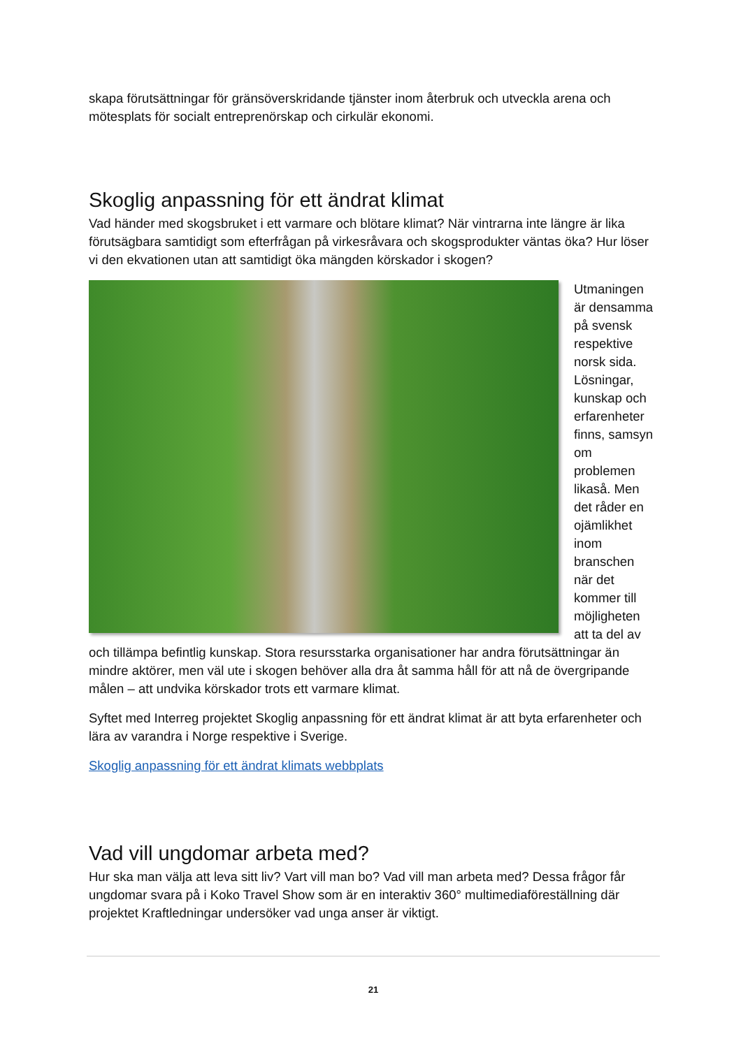skapa förutsättningar för gränsöverskridande tjänster inom återbruk och utveckla arena och mötesplats för socialt entreprenörskap och cirkulär ekonomi.
Skoglig anpassning för ett ändrat klimat
Vad händer med skogsbruket i ett varmare och blötare klimat? När vintrarna inte längre är lika förutsägbara samtidigt som efterfrågan på virkesråvara och skogsprodukter väntas öka? Hur löser vi den ekvationen utan att samtidigt öka mängden körskador i skogen?
Utmaningen är densamma på svensk respektive norsk sida. Lösningar, kunskap och erfarenheter finns, samsyn om problemen likaså. Men det råder en ojämlikhet inom branschen när det kommer till möjligheten att ta del av och tillämpa befintlig kunskap. Stora resursstarka organisationer har andra förutsättningar än mindre aktörer, men väl ute i skogen behöver alla dra åt samma håll för att nå de övergripande målen – att undvika körskador trots ett varmare klimat.
Syftet med Interreg projektet Skoglig anpassning för ett ändrat klimat är att byta erfarenheter och lära av varandra i Norge respektive i Sverige.
Skoglig anpassning för ett ändrat klimats webbplats
Vad vill ungdomar arbeta med?
Hur ska man välja att leva sitt liv? Vart vill man bo? Vad vill man arbeta med? Dessa frågor får ungdomar svara på i Koko Travel Show som är en interaktiv 360° multimediaföreställning där projektet Kraftledningar undersöker vad unga anser är viktigt.
21